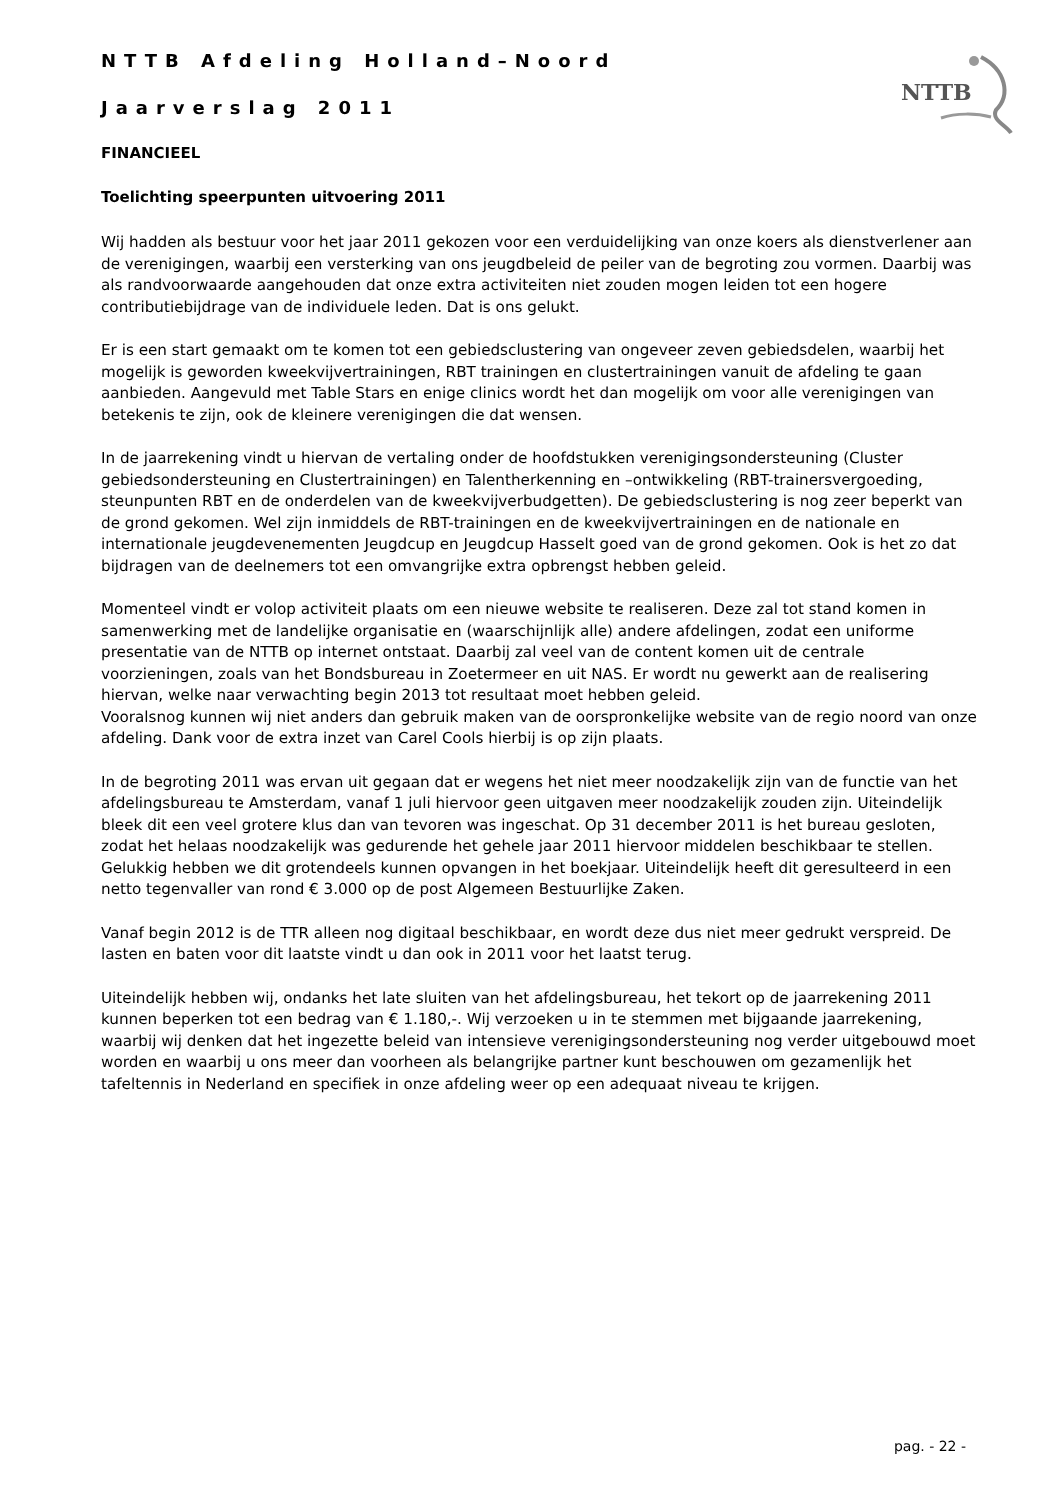NTTB
NTTB Afdeling Holland–Noord
Jaarverslag 2011
FINANCIEEL
Toelichting speerpunten uitvoering 2011
Wij hadden als bestuur voor het jaar 2011 gekozen voor een verduidelijking van onze koers als dienstverlener aan de verenigingen, waarbij een versterking van ons jeugdbeleid de peiler van de begroting zou vormen. Daarbij was als randvoorwaarde aangehouden dat onze extra activiteiten niet zouden mogen leiden tot een hogere contributiebijdrage van de individuele leden. Dat is ons gelukt.
Er is een start gemaakt om te komen tot een gebiedsclustering van ongeveer zeven gebiedsdelen, waarbij het mogelijk is geworden kweekvijvertrainingen, RBT trainingen en clustertrainingen vanuit de afdeling te gaan aanbieden. Aangevuld met Table Stars en enige clinics wordt het dan mogelijk om voor alle verenigingen van betekenis te zijn, ook de kleinere verenigingen die dat wensen.
In de jaarrekening vindt u hiervan de vertaling onder de hoofdstukken verenigingsondersteuning (Cluster gebiedsondersteuning en Clustertrainingen) en Talentherkenning en –ontwikkeling (RBT-trainersvergoeding, steunpunten RBT en de onderdelen van de kweekvijverbudgetten). De gebiedsclustering is nog zeer beperkt van de grond gekomen. Wel zijn inmiddels de RBT-trainingen en de kweekvijvertrainingen en de nationale en internationale jeugdevenementen Jeugdcup en Jeugdcup Hasselt goed van de grond gekomen. Ook is het zo dat bijdragen van de deelnemers tot een omvangrijke extra opbrengst hebben geleid.
Momenteel vindt er volop activiteit plaats om een nieuwe website te realiseren. Deze zal tot stand komen in samenwerking met de landelijke organisatie en (waarschijnlijk alle) andere afdelingen, zodat een uniforme presentatie van de NTTB op internet ontstaat. Daarbij zal veel van de content komen uit de centrale voorzieningen, zoals van het Bondsbureau in Zoetermeer en uit NAS. Er wordt nu gewerkt aan de realisering hiervan, welke naar verwachting begin 2013 tot resultaat moet hebben geleid.
Vooralsnog kunnen wij niet anders dan gebruik maken van de oorspronkelijke website van de regio noord van onze afdeling. Dank voor de extra inzet van Carel Cools hierbij is op zijn plaats.
In de begroting 2011 was ervan uit gegaan dat er wegens het niet meer noodzakelijk zijn van de functie van het afdelingsbureau te Amsterdam, vanaf 1 juli hiervoor geen uitgaven meer noodzakelijk zouden zijn. Uiteindelijk bleek dit een veel grotere klus dan van tevoren was ingeschat. Op 31 december 2011 is het bureau gesloten, zodat het helaas noodzakelijk was gedurende het gehele jaar 2011 hiervoor middelen beschikbaar te stellen. Gelukkig hebben we dit grotendeels kunnen opvangen in het boekjaar. Uiteindelijk heeft dit geresulteerd in een netto tegenvaller van rond € 3.000 op de post Algemeen Bestuurlijke Zaken.
Vanaf begin 2012 is de TTR alleen nog digitaal beschikbaar, en wordt deze dus niet meer gedrukt verspreid. De lasten en baten voor dit laatste vindt u dan ook in 2011 voor het laatst terug.
Uiteindelijk hebben wij, ondanks het late sluiten van het afdelingsbureau, het tekort op de jaarrekening 2011 kunnen beperken tot een bedrag van € 1.180,-. Wij verzoeken u in te stemmen met bijgaande jaarrekening, waarbij wij denken dat het ingezette beleid van intensieve verenigingsondersteuning nog verder uitgebouwd moet worden en waarbij u ons meer dan voorheen als belangrijke partner kunt beschouwen om gezamenlijk het tafeltennis in Nederland en specifiek in onze afdeling weer op een adequaat niveau te krijgen.
pag. - 22 -